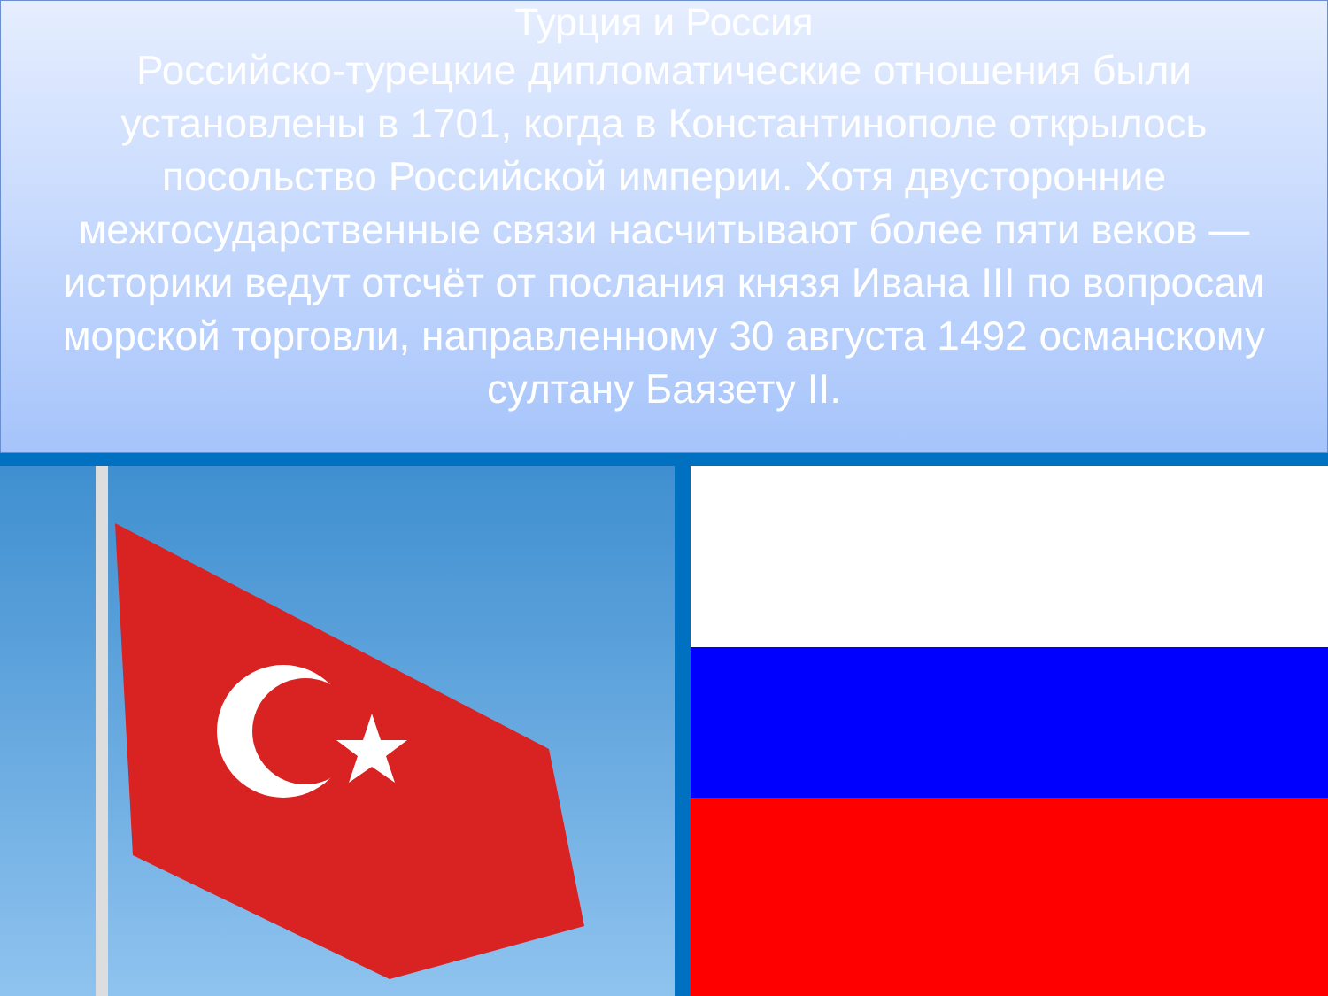Турция и Россия
Российско-турецкие дипломатические отношения были установлены в 1701, когда в Константинополе открылось посольство Российской империи. Хотя двусторонние межгосударственные связи насчитывают более пяти веков — историки ведут отсчёт от послания князя Ивана III по вопросам морской торговли, направленному 30 августа 1492 османскому султану Баязету II.